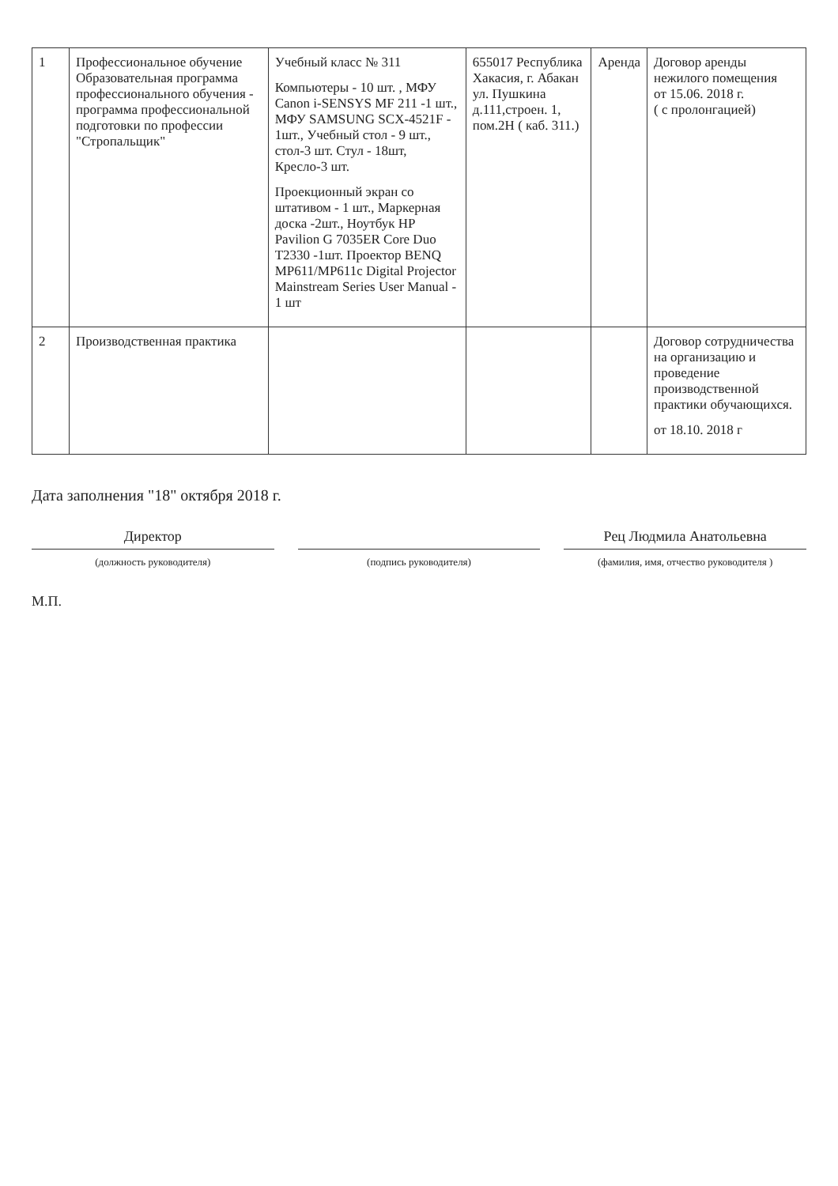| 1 | Профессиональное обучение Образовательная программа профессионального обучения - программа профессиональной подготовки по профессии "Стропальщик" | Учебный класс № 311 Компьютеры - 10 шт. , МФУ Canon i-SENSYS MF 211 -1 шт., МФУ SAMSUNG SCX-4521F - 1шт., Учебный стол - 9 шт., стол-3 шт. Стул - 18шт, Кресло-3 шт. Проекционный экран со штативом - 1 шт., Маркерная доска -2шт., Ноутбук HP Pavilion G 7035ER Core Duo T2330 -1шт. Проектор BENQ MP611/MP611c Digital Projector Mainstream Series User Manual - 1 шт | 655017 Республика Хакасия, г. Абакан ул. Пушкина д.111,строен. 1, пом.2Н ( каб. 311.) | Аренда | Договор аренды нежилого помещения от 15.06. 2018 г. ( с пролонгацией) |
| 2 | Производственная практика | | | | Договор сотрудничества на организацию и проведение производственной практики обучающихся. от 18.10. 2018 г |
Дата заполнения "18" октября 2018 г.
Директор
(должность руководителя)
(подпись руководителя)
Рец Людмила Анатольевна
(фамилия, имя, отчество руководителя )
М.П.